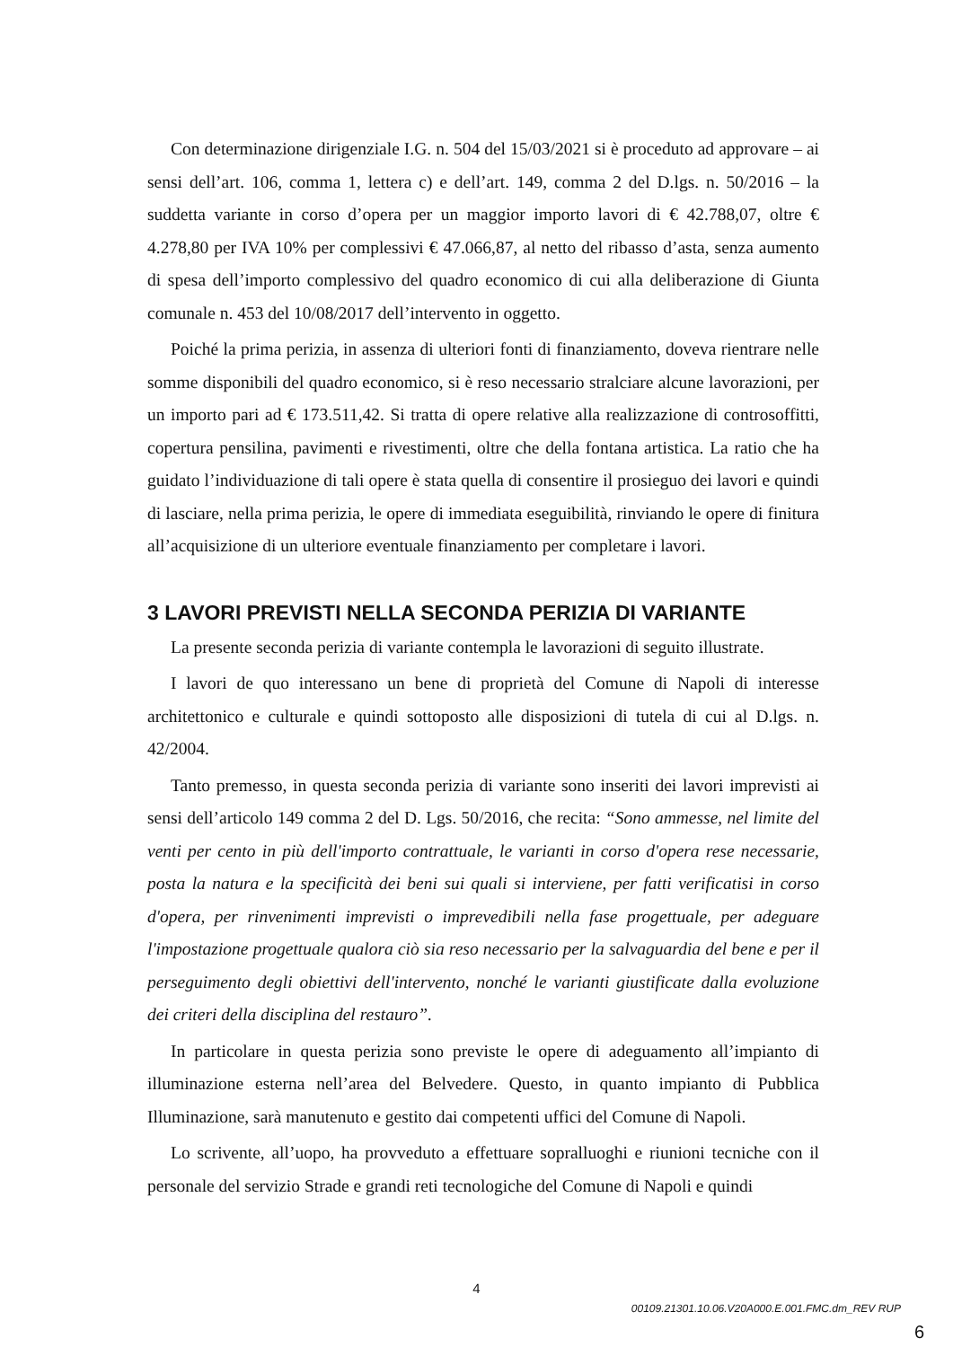Con determinazione dirigenziale I.G. n. 504 del 15/03/2021 si è proceduto ad approvare – ai sensi dell’art. 106, comma 1, lettera c) e dell’art. 149, comma 2 del D.lgs. n. 50/2016 – la suddetta variante in corso d’opera per un maggior importo lavori di € 42.788,07, oltre € 4.278,80 per IVA 10% per complessivi € 47.066,87, al netto del ribasso d’asta, senza aumento di spesa dell’importo complessivo del quadro economico di cui alla deliberazione di Giunta comunale n. 453 del 10/08/2017 dell’intervento in oggetto.
Poiché la prima perizia, in assenza di ulteriori fonti di finanziamento, doveva rientrare nelle somme disponibili del quadro economico, si è reso necessario stralciare alcune lavorazioni, per un importo pari ad € 173.511,42. Si tratta di opere relative alla realizzazione di controsoffitti, copertura pensilina, pavimenti e rivestimenti, oltre che della fontana artistica. La ratio che ha guidato l’individuazione di tali opere è stata quella di consentire il prosieguo dei lavori e quindi di lasciare, nella prima perizia, le opere di immediata eseguibilità, rinviando le opere di finitura all’acquisizione di un ulteriore eventuale finanziamento per completare i lavori.
3 LAVORI PREVISTI NELLA SECONDA PERIZIA DI VARIANTE
La presente seconda perizia di variante contempla le lavorazioni di seguito illustrate.
I lavori de quo interessano un bene di proprietà del Comune di Napoli di interesse architettonico e culturale e quindi sottoposto alle disposizioni di tutela di cui al D.lgs. n. 42/2004.
Tanto premesso, in questa seconda perizia di variante sono inseriti dei lavori imprevisti ai sensi dell’articolo 149 comma 2 del D. Lgs. 50/2016, che recita: “Sono ammesse, nel limite del venti per cento in più dell'importo contrattuale, le varianti in corso d'opera rese necessarie, posta la natura e la specificità dei beni sui quali si interviene, per fatti verificatisi in corso d'opera, per rinvenimenti imprevisti o imprevedibili nella fase progettuale, per adeguare l'impostazione progettuale qualora ciò sia reso necessario per la salvaguardia del bene e per il perseguimento degli obiettivi dell'intervento, nonché le varianti giustificate dalla evoluzione dei criteri della disciplina del restauro”.
In particolare in questa perizia sono previste le opere di adeguamento all’impianto di illuminazione esterna nell’area del Belvedere. Questo, in quanto impianto di Pubblica Illuminazione, sarà manutenuto e gestito dai competenti uffici del Comune di Napoli.
Lo scrivente, all’uopo, ha provveduto a effettuare sopralluoghi e riunioni tecniche con il personale del servizio Strade e grandi reti tecnologiche del Comune di Napoli e quindi
4
00109.21301.10.06.V20A000.E.001.FMC.dm_REV RUP
6